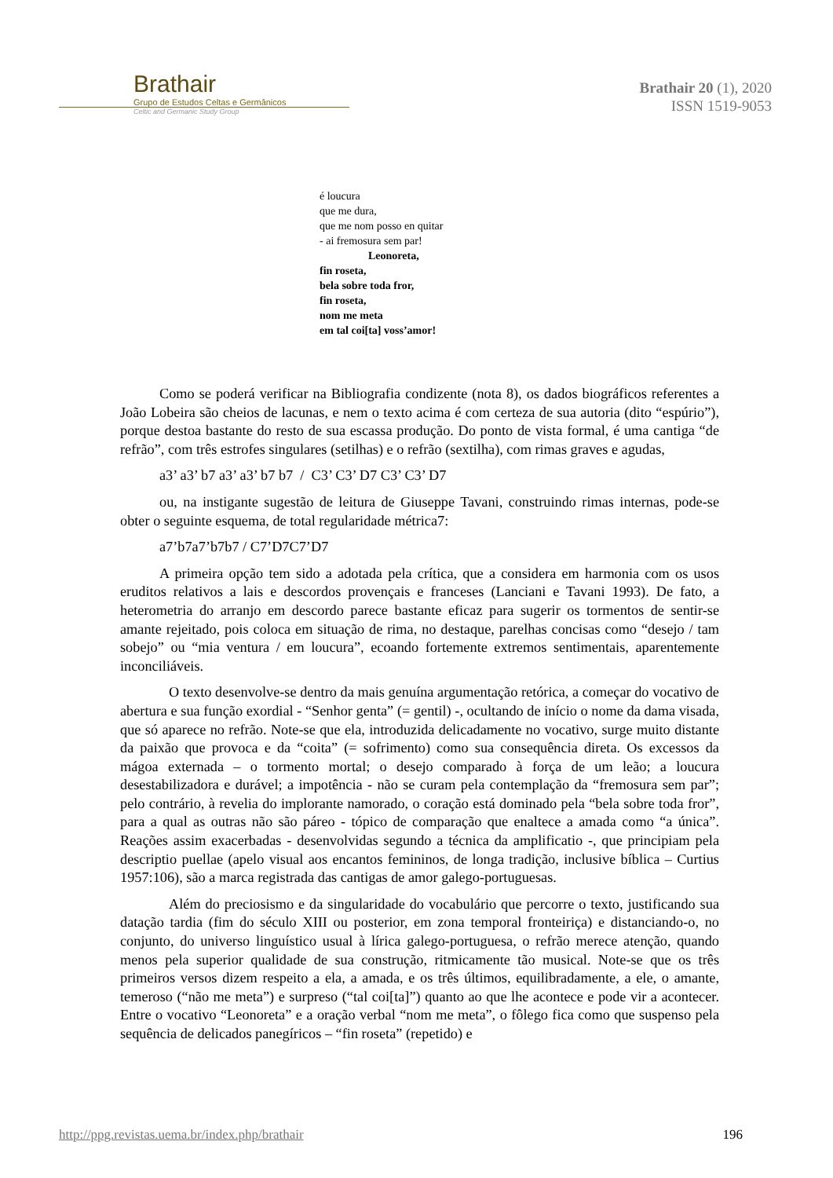Brathair
Grupo de Estudos Celtas e Germânicos
Celtic and Germanic Study Group
Brathair 20 (1), 2020
ISSN 1519-9053
é loucura
que me dura,
que me nom posso en quitar
- ai fremosura sem par!
Leonoreta,
fin roseta,
bela sobre toda fror,
fin roseta,
nom me meta
em tal coi[ta] voss’amor!
Como se poderá verificar na Bibliografia condizente (nota 8), os dados biográficos referentes a João Lobeira são cheios de lacunas, e nem o texto acima é com certeza de sua autoria (dito “espúrio”), porque destoa bastante do resto de sua escassa produção. Do ponto de vista formal, é uma cantiga “de refrão”, com três estrofes singulares (setilhas) e o refrão (sextilha), com rimas graves e agudas,
a3’ a3’ b7 a3’ a3’ b7 b7 / C3’ C3’ D7 C3’ C3’ D7
ou, na instigante sugestão de leitura de Giuseppe Tavani, construindo rimas internas, pode-se obter o seguinte esquema, de total regularidade métrica7:
a7’b7a7’b7b7 / C7’D7C7’D7
A primeira opção tem sido a adotada pela crítica, que a considera em harmonia com os usos eruditos relativos a lais e descordos provençais e franceses (Lanciani e Tavani 1993). De fato, a heterometria do arranjo em descordo parece bastante eficaz para sugerir os tormentos de sentir-se amante rejeitado, pois coloca em situação de rima, no destaque, parelhas concisas como “desejo / tam sobejo” ou “mia ventura / em loucura”, ecoando fortemente extremos sentimentais, aparentemente inconciliáveis.
O texto desenvolve-se dentro da mais genuína argumentação retórica, a começar do vocativo de abertura e sua função exordial - “Senhor genta” (= gentil) -, ocultando de início o nome da dama visada, que só aparece no refrão. Note-se que ela, introduzida delicadamente no vocativo, surge muito distante da paixão que provoca e da “coita” (= sofrimento) como sua consequência direta. Os excessos da mágoa externada – o tormento mortal; o desejo comparado à força de um leão; a loucura desestabilizadora e durável; a impotência - não se curam pela contemplação da “fremosura sem par”; pelo contrário, à revelia do implorante namorado, o coração está dominado pela “bela sobre toda fror”, para a qual as outras não são páreo - tópico de comparação que enaltece a amada como “a única”. Reações assim exacerbadas - desenvolvidas segundo a técnica da amplificatio -, que principiam pela descriptio puellae (apelo visual aos encantos femininos, de longa tradição, inclusive bíblica – Curtius 1957:106), são a marca registrada das cantigas de amor galego-portuguesas.
Além do preciosismo e da singularidade do vocabulário que percorre o texto, justificando sua datação tardia (fim do século XIII ou posterior, em zona temporal fronteiriça) e distanciando-o, no conjunto, do universo linguístico usual à lírica galego-portuguesa, o refrão merece atenção, quando menos pela superior qualidade de sua construção, ritmicamente tão musical. Note-se que os três primeiros versos dizem respeito a ela, a amada, e os três últimos, equilibradamente, a ele, o amante, temeroso (“não me meta”) e surpreso (“tal coi[ta]”) quanto ao que lhe acontece e pode vir a acontecer. Entre o vocativo “Leonoreta” e a oração verbal “nom me meta”, o fôlego fica como que suspenso pela sequência de delicados panegíricos – “fin roseta” (repetido) e
http://ppg.revistas.uema.br/index.php/brathair 196